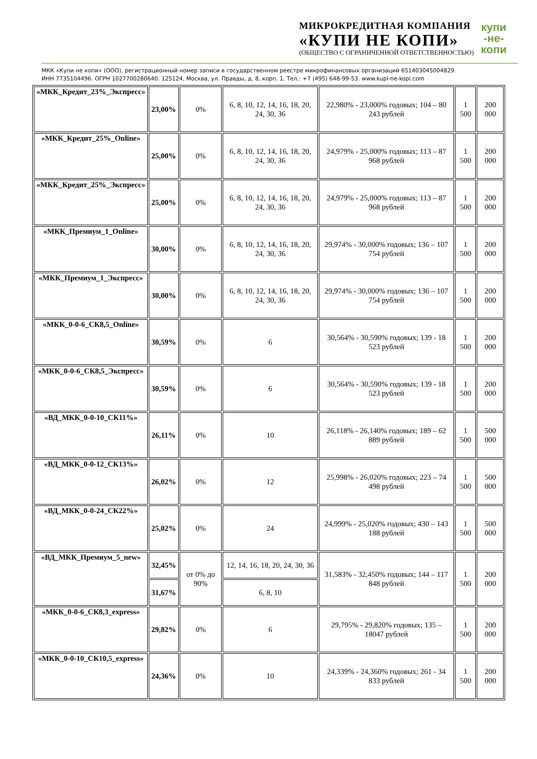МИКРОКРЕДИТНАЯ КОМПАНИЯ
«КУПИ НЕ КОПИ»
(ОБЩЕСТВО С ОГРАНИЧЕННОЙ ОТВЕТСТВЕННОСТЬЮ)
купи
-не-
копи
МКК «Купи не копи» (ООО), регистрационный номер записи в государственном реестре микрофинансовых организаций 651403045004829.
ИНН 7735104496. ОГРН 1027700280640. 125124, Москва, ул. Правды, д. 8, корп. 1. Тел.: +7 (495) 648-99-53. www.kupi-ne-kopi.com
| «МКК_Кредит_23%_Экспресс» | 23,00% | 0% | 6, 8, 10, 12, 14, 16, 18, 20, 24, 30, 36 | 22,980% - 23,000% годовых; 104 – 80 243 рублей | 1 500 | 200 000 |
| «МКК_Кредит_25%_Online» | 25,00% | 0% | 6, 8, 10, 12, 14, 16, 18, 20, 24, 30, 36 | 24,979% - 25,000% годовых; 113 – 87 968 рублей | 1 500 | 200 000 |
| «МКК_Кредит_25%_Экспресс» | 25,00% | 0% | 6, 8, 10, 12, 14, 16, 18, 20, 24, 30, 36 | 24,979% - 25,000% годовых; 113 – 87 968 рублей | 1 500 | 200 000 |
| «МКК_Премиум_1_Online» | 30,00% | 0% | 6, 8, 10, 12, 14, 16, 18, 20, 24, 30, 36 | 29,974% - 30,000% годовых; 136 – 107 754 рублей | 1 500 | 200 000 |
| «МКК_Премиум_1_Экспресс» | 30,00% | 0% | 6, 8, 10, 12, 14, 16, 18, 20, 24, 30, 36 | 29,974% - 30,000% годовых; 136 – 107 754 рублей | 1 500 | 200 000 |
| «МКК_0-0-6_СК8,5_Online» | 30,59% | 0% | 6 | 30,564% - 30,590% годовых; 139 - 18 523 рублей | 1 500 | 200 000 |
| «МКК_0-0-6_СК8,5_Экспресс» | 30,59% | 0% | 6 | 30,564% - 30,590% годовых; 139 - 18 523 рублей | 1 500 | 200 000 |
| «ВД_МКК_0-0-10_СК11%» | 26,11% | 0% | 10 | 26,118% - 26,140% годовых; 189 – 62 889 рублей | 1 500 | 500 000 |
| «ВД_МКК_0-0-12_СК13%» | 26,02% | 0% | 12 | 25,998% - 26,020% годовых; 223 – 74 498 рублей | 1 500 | 500 000 |
| «ВД_МКК_0-0-24_СК22%» | 25,02% | 0% | 24 | 24,999% - 25,020% годовых; 430 – 143 188 рублей | 1 500 | 500 000 |
| «ВД_МКК_Премиум_5_new» | 32,45% | от 0% до 90% | 12, 14, 16, 18, 20, 24, 30, 36 | 31,583% - 32,450% годовых; 144 – 117 848 рублей | 1 500 | 200 000 |
| | 31,67% | | 6, 8, 10 | | | |
| «МКК_0-0-6_СК8,3_express» | 29,82% | 0% | 6 | 29,795% - 29,820% годовых; 135 – 18047 рублей | 1 500 | 200 000 |
| «МКК_0-0-10_СК10,5_express» | 24,36% | 0% | 10 | 24,339% - 24,360% годовых; 261 - 34 833 рублей | 1 500 | 200 000 |